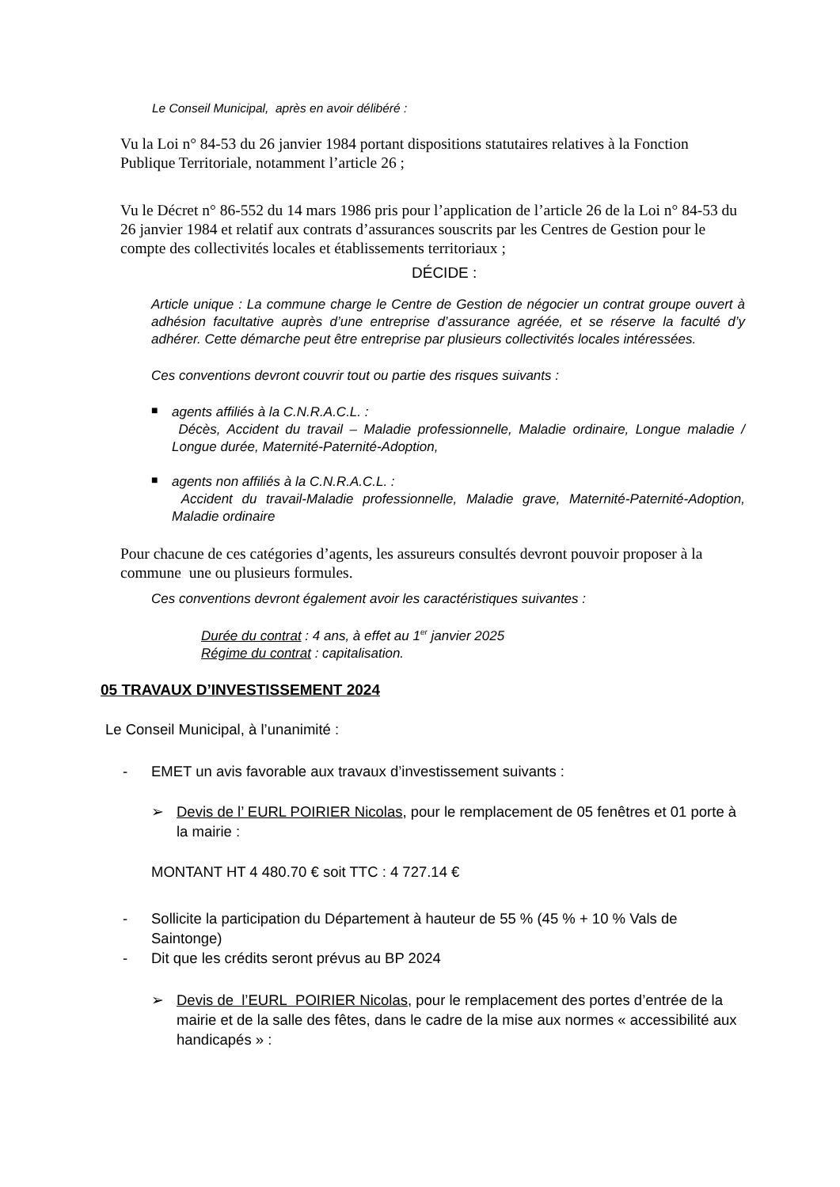Le Conseil Municipal, après en avoir délibéré :
Vu la Loi n° 84-53 du 26 janvier 1984 portant dispositions statutaires relatives à la Fonction Publique Territoriale, notamment l’article 26 ;
Vu le Décret n° 86-552 du 14 mars 1986 pris pour l’application de l’article 26 de la Loi n° 84-53 du 26 janvier 1984 et relatif aux contrats d’assurances souscrits par les Centres de Gestion pour le compte des collectivités locales et établissements territoriaux ;
DÉCIDE :
Article unique : La commune charge le Centre de Gestion de négocier un contrat groupe ouvert à adhésion facultative auprès d’une entreprise d’assurance agréée, et se réserve la faculté d’y adhérer. Cette démarche peut être entreprise par plusieurs collectivités locales intéressées.
Ces conventions devront couvrir tout ou partie des risques suivants :
■
agents affiliés à la C.N.R.A.C.L. :
Décès, Accident du travail – Maladie professionnelle, Maladie ordinaire, Longue maladie / Longue durée, Maternité-Paternité-Adoption,
■
agents non affiliés à la C.N.R.A.C.L. :
Accident du travail-Maladie professionnelle, Maladie grave, Maternité-Paternité-Adoption, Maladie ordinaire
Pour chacune de ces catégories d’agents, les assureurs consultés devront pouvoir proposer à la commune une ou plusieurs formules.
Ces conventions devront également avoir les caractéristiques suivantes :
Durée du contrat : 4 ans, à effet au 1<sup>er</sup> janvier 2025
Régime du contrat : capitalisation.
05 TRAVAUX D’INVESTISSEMENT 2024
Le Conseil Municipal, à l’unanimité :
- EMET un avis favorable aux travaux d’investissement suivants :
➢ Devis de l’ EURL POIRIER Nicolas, pour le remplacement de 05 fenêtres et 01 porte à la mairie :
MONTANT HT 4 480.70 € soit TTC : 4 727.14 €
- Sollicite la participation du Département à hauteur de 55 % (45 % + 10 % Vals de Saintonge)
- Dit que les crédits seront prévus au BP 2024
➢ Devis de l’EURL POIRIER Nicolas, pour le remplacement des portes d’entrée de la mairie et de la salle des fêtes, dans le cadre de la mise aux normes « accessibilité aux handicapés » :